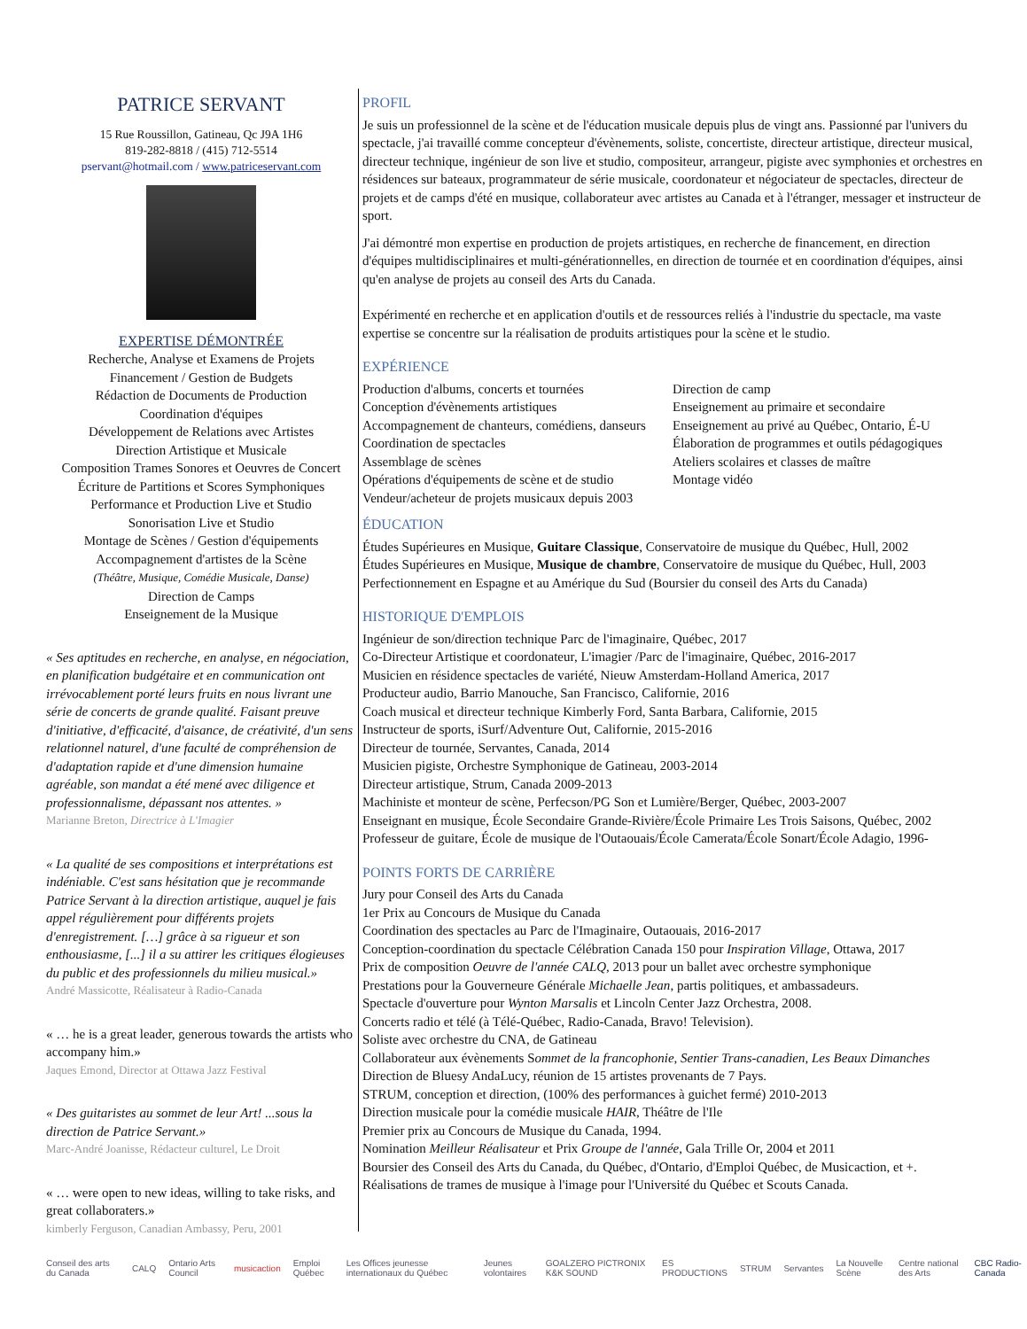PATRICE SERVANT
15 Rue Roussillon, Gatineau, Qc J9A 1H6
819-282-8818 / (415) 712-5514
pservant@hotmail.com / www.patriceservant.com
EXPERTISE DÉMONTRÉE
Recherche, Analyse et Examens de Projets
Financement / Gestion de Budgets
Rédaction de Documents de Production
Coordination d'équipes
Développement de Relations avec Artistes
Direction Artistique et Musicale
Composition Trames Sonores et Oeuvres de Concert
Écriture de Partitions et Scores Symphoniques
Performance et Production Live et Studio
Sonorisation Live et Studio
Montage de Scènes / Gestion d'équipements
Accompagnement d'artistes de la Scène
(Théâtre, Musique, Comédie Musicale, Danse)
Direction de Camps
Enseignement de la Musique
« Ses aptitudes en recherche, en analyse, en négociation, en planification budgétaire et en communication ont irrévocablement porté leurs fruits en nous livrant une série de concerts de grande qualité. Faisant preuve d'initiative, d'efficacité, d'aisance, de créativité, d'un sens relationnel naturel, d'une faculté de compréhension de d'adaptation rapide et d'une dimension humaine agréable, son mandat a été mené avec diligence et professionnalisme, dépassant nos attentes. »
Marianne Breton, Directrice à L'Imagier
« La qualité de ses compositions et interprétations est indéniable. C'est sans hésitation que je recommande Patrice Servant à la direction artistique, auquel je fais appel régulièrement pour différents projets d'enregistrement. […] grâce à sa rigueur et son enthousiasme, [...] il a su attirer les critiques élogieuses du public et des professionnels du milieu musical.»
André Massicotte, Réalisateur à Radio-Canada
« … he is a great leader, generous towards the artists who accompany him.»
Jaques Emond, Director at Ottawa Jazz Festival
« Des guitaristes au sommet de leur Art! ...sous la direction de Patrice Servant.»
Marc-André Joanisse, Rédacteur culturel, Le Droit
« … were open to new ideas, willing to take risks, and great collaboraters.»
kimberly Ferguson, Canadian Ambassy, Peru, 2001
PROFIL
Je suis un professionnel de la scène et de l'éducation musicale depuis plus de vingt ans. Passionné par l'univers du spectacle, j'ai travaillé comme concepteur d'évènements, soliste, concertiste, directeur artistique, directeur musical, directeur technique, ingénieur de son live et studio, compositeur, arrangeur, pigiste avec symphonies et orchestres en résidences sur bateaux, programmateur de série musicale, coordonateur et négociateur de spectacles, directeur de projets et de camps d'été en musique, collaborateur avec artistes au Canada et à l'étranger, messager et instructeur de sport.
J'ai démontré mon expertise en production de projets artistiques, en recherche de financement, en direction d'équipes multidisciplinaires et multi-générationnelles, en direction de tournée et en coordination d'équipes, ainsi qu'en analyse de projets au conseil des Arts du Canada.
Expérimenté en recherche et en application d'outils et de ressources reliés à l'industrie du spectacle, ma vaste expertise se concentre sur la réalisation de produits artistiques pour la scène et le studio.
EXPÉRIENCE
Production d'albums, concerts et tournées
Conception d'évènements artistiques
Accompagnement de chanteurs, comédiens, danseurs
Coordination de spectacles
Assemblage de scènes
Opérations d'équipements de scène et de studio
Vendeur/acheteur de projets musicaux depuis 2003
Direction de camp
Enseignement au primaire et secondaire
Enseignement au privé au Québec, Ontario, É-U
Élaboration de programmes et outils pédagogiques
Ateliers scolaires et classes de maître
Montage vidéo
ÉDUCATION
Études Supérieures en Musique, Guitare Classique, Conservatoire de musique du Québec, Hull, 2002
Études Supérieures en Musique, Musique de chambre, Conservatoire de musique du Québec, Hull, 2003
Perfectionnement en Espagne et au Amérique du Sud (Boursier du conseil des Arts du Canada)
HISTORIQUE D'EMPLOIS
Ingénieur de son/direction technique Parc de l'imaginaire, Québec, 2017
Co-Directeur Artistique et coordonateur, L'imagier /Parc de l'imaginaire, Québec, 2016-2017
Musicien en résidence spectacles de variété, Nieuw Amsterdam-Holland America, 2017
Producteur audio, Barrio Manouche, San Francisco, Californie, 2016
Coach musical et directeur technique Kimberly Ford, Santa Barbara, Californie, 2015
Instructeur de sports, iSurf/Adventure Out, Californie, 2015-2016
Directeur de tournée, Servantes, Canada, 2014
Musicien pigiste, Orchestre Symphonique de Gatineau, 2003-2014
Directeur artistique, Strum, Canada 2009-2013
Machiniste et monteur de scène, Perfecson/PG Son et Lumière/Berger, Québec, 2003-2007
Enseignant en musique, École Secondaire Grande-Rivière/École Primaire Les Trois Saisons, Québec, 2002
Professeur de guitare, École de musique de l'Outaouais/École Camerata/École Sonart/École Adagio, 1996-
POINTS FORTS DE CARRIÈRE
Jury pour Conseil des Arts du Canada
1er Prix au Concours de Musique du Canada
Coordination des spectacles au Parc de l'Imaginaire, Outaouais, 2016-2017
Conception-coordination du spectacle Célébration Canada 150 pour Inspiration Village, Ottawa, 2017
Prix de composition Oeuvre de l'année CALQ, 2013 pour un ballet avec orchestre symphonique
Prestations pour la Gouverneure Générale Michaelle Jean, partis politiques, et ambassadeurs.
Spectacle d'ouverture pour Wynton Marsalis et Lincoln Center Jazz Orchestra, 2008.
Concerts radio et télé (à Télé-Québec, Radio-Canada, Bravo! Television).
Soliste avec orchestre du CNA, de Gatineau
Collaborateur aux évènements Sommet de la francophonie, Sentier Trans-canadien, Les Beaux Dimanches
Direction de Bluesy AndaLucy, réunion de 15 artistes provenants de 7 Pays.
STRUM, conception et direction, (100% des performances à guichet fermé) 2010-2013
Direction musicale pour la comédie musicale HAIR, Théâtre de l'Ile
Premier prix au Concours de Musique du Canada, 1994.
Nomination Meilleur Réalisateur et Prix Groupe de l'année, Gala Trille Or, 2004 et 2011
Boursier des Conseil des Arts du Canada, du Québec, d'Ontario, d'Emploi Québec, de Musicaction, et +.
Réalisations de trames de musique à l'image pour l'Université du Québec et Scouts Canada.
Conseil des arts du Canada CALQ Ontario Arts Council musicaction Emploi Québec Les Offices jeunesse internationaux du Québec Jeunes volontaires GOALZERO PICTRONIX K&K SOUND ES PRODUCTIONS STRUM Servantes La Nouvelle Scène Centre national des Arts CBC Radio-Canada